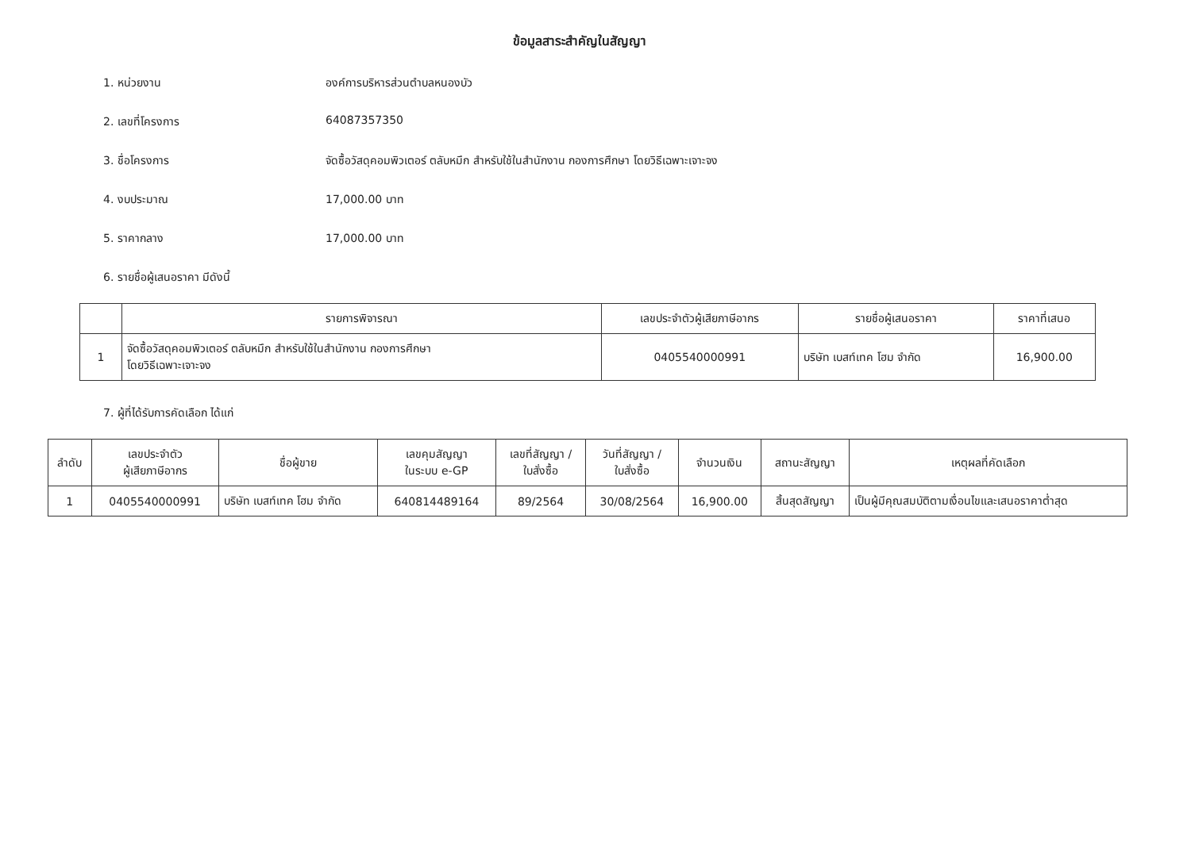ข้อมูลสาระสำคัญในสัญญา
1. หน่วยงาน องค์การบริหารส่วนตำบลหนองบัว
2. เลขที่โครงการ 64087357350
3. ชื่อโครงการ จัดซื้อวัสดุคอมพิวเตอร์ ตลับหมึก สำหรับใช้ในสำนักงาน กองการศึกษา โดยวิธีเฉพาะเจาะจง
4. งบประมาณ 17,000.00 บาท
5. ราคากลาง 17,000.00 บาท
6. รายชื่อผู้เสนอราคา มีดังนี้
| | รายการพิจารณา | เลขประจำตัวผู้เสียภาษีอากร | รายชื่อผู้เสนอราคา | ราคาที่เสนอ |
| --- | --- | --- | --- | --- |
| 1 | จัดซื้อวัสดุคอมพิวเตอร์ ตลับหมึก สำหรับใช้ในสำนักงาน กองการศึกษา โดยวิธีเฉพาะเจาะจง | 0405540000991 | บริษัท เบสท์เทค โฮม จำกัด | 16,900.00 |
7. ผู้ที่ได้รับการคัดเลือก ได้แก่
| ลำดับ | เลขประจำตัว ผู้เสียภาษีอากร | ชื่อผู้ขาย | เลขคุมสัญญา ในระบบ e-GP | เลขที่สัญญา / ใบสั่งซื้อ | วันที่สัญญา / ใบสั่งซื้อ | จำนวนเงิน | สถานะสัญญา | เหตุผลที่คัดเลือก |
| --- | --- | --- | --- | --- | --- | --- | --- | --- |
| 1 | 0405540000991 | บริษัท เบสท์เทค โฮม จำกัด | 640814489164 | 89/2564 | 30/08/2564 | 16,900.00 | สิ้นสุดสัญญา | เป็นผู้มีคุณสมบัติตามเงื่อนไขและเสนอราคาต่ำสุด |